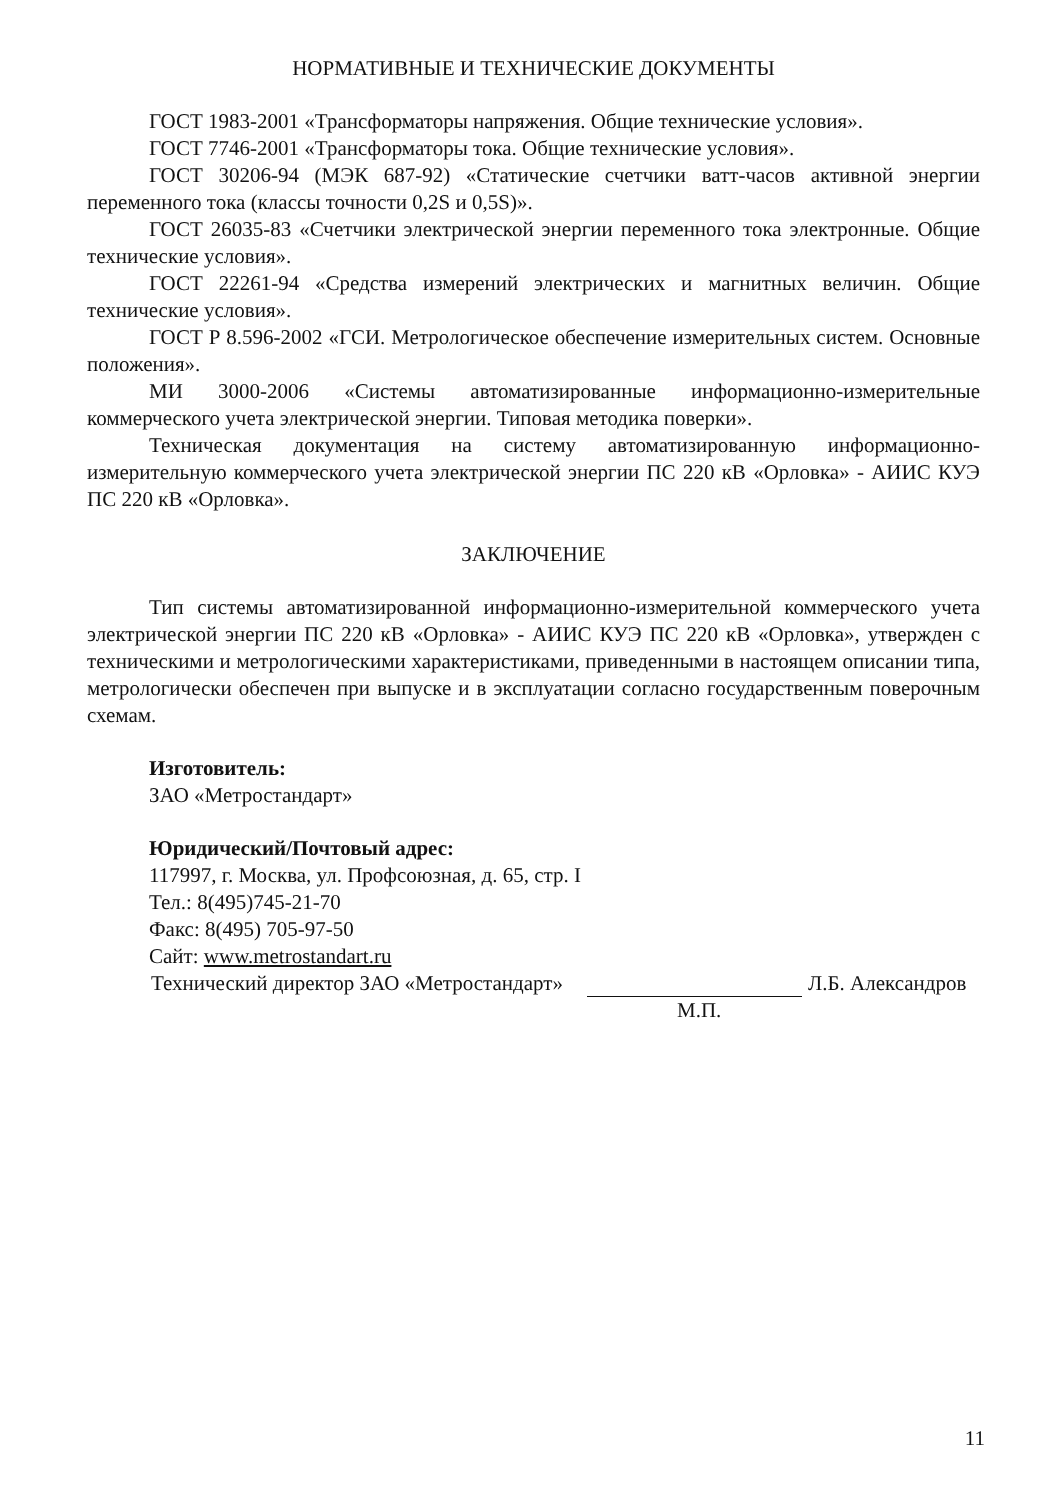НОРМАТИВНЫЕ И ТЕХНИЧЕСКИЕ ДОКУМЕНТЫ
ГОСТ 1983-2001 «Трансформаторы напряжения. Общие технические условия».
ГОСТ 7746-2001 «Трансформаторы тока. Общие технические условия».
ГОСТ 30206-94 (МЭК 687-92) «Статические счетчики ватт-часов активной энергии переменного тока (классы точности 0,2S и 0,5S)».
ГОСТ 26035-83 «Счетчики электрической энергии переменного тока электронные. Общие технические условия».
ГОСТ 22261-94 «Средства измерений электрических и магнитных величин. Общие технические условия».
ГОСТ Р 8.596-2002 «ГСИ. Метрологическое обеспечение измерительных систем. Основные положения».
МИ 3000-2006 «Системы автоматизированные информационно-измерительные коммерческого учета электрической энергии. Типовая методика поверки».
Техническая документация на систему автоматизированную информационно-измерительную коммерческого учета электрической энергии ПС 220 кВ «Орловка» - АИИС КУЭ ПС 220 кВ «Орловка».
ЗАКЛЮЧЕНИЕ
Тип системы автоматизированной информационно-измерительной коммерческого учета электрической энергии ПС 220 кВ «Орловка» - АИИС КУЭ ПС 220 кВ «Орловка», утвержден с техническими и метрологическими характеристиками, приведенными в настоящем описании типа, метрологически обеспечен при выпуске и в эксплуатации согласно государственным поверочным схемам.
Изготовитель:
ЗАО «Метростандарт»
Юридический/Почтовый адрес:
117997, г. Москва, ул. Профсоюзная, д. 65, стр. I
Тел.: 8(495)745-21-70
Факс: 8(495) 705-97-50
Сайт: www.metrostandart.ru
Технический директор ЗАО «Метростандарт» Л.Б. Александров
М.П.
11